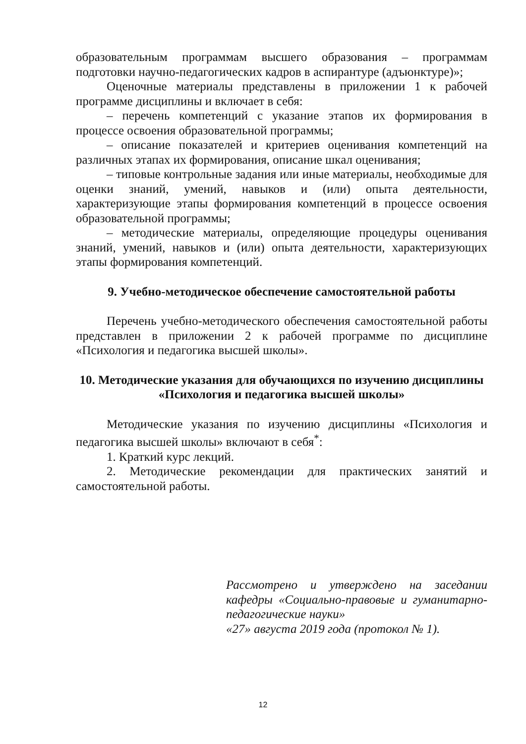образовательным программам высшего образования – программам подготовки научно-педагогических кадров в аспирантуре (адъюнктуре)»;
Оценочные материалы представлены в приложении 1 к рабочей программе дисциплины и включает в себя:
– перечень компетенций с указание этапов их формирования в процессе освоения образовательной программы;
– описание показателей и критериев оценивания компетенций на различных этапах их формирования, описание шкал оценивания;
– типовые контрольные задания или иные материалы, необходимые для оценки знаний, умений, навыков и (или) опыта деятельности, характеризующие этапы формирования компетенций в процессе освоения образовательной программы;
– методические материалы, определяющие процедуры оценивания знаний, умений, навыков и (или) опыта деятельности, характеризующих этапы формирования компетенций.
9. Учебно-методическое обеспечение самостоятельной работы
Перечень учебно-методического обеспечения самостоятельной работы представлен в приложении 2 к рабочей программе по дисциплине «Психология и педагогика высшей школы».
10. Методические указания для обучающихся по изучению дисциплины «Психология и педагогика высшей школы»
Методические указания по изучению дисциплины «Психология и педагогика высшей школы» включают в себя<sup>*</sup>:
1. Краткий курс лекций.
2. Методические рекомендации для практических занятий и самостоятельной работы.
Рассмотрено и утверждено на заседании кафедры «Социально-правовые и гуманитарно-педагогические науки»
«27» августа 2019 года (протокол № 1).
12